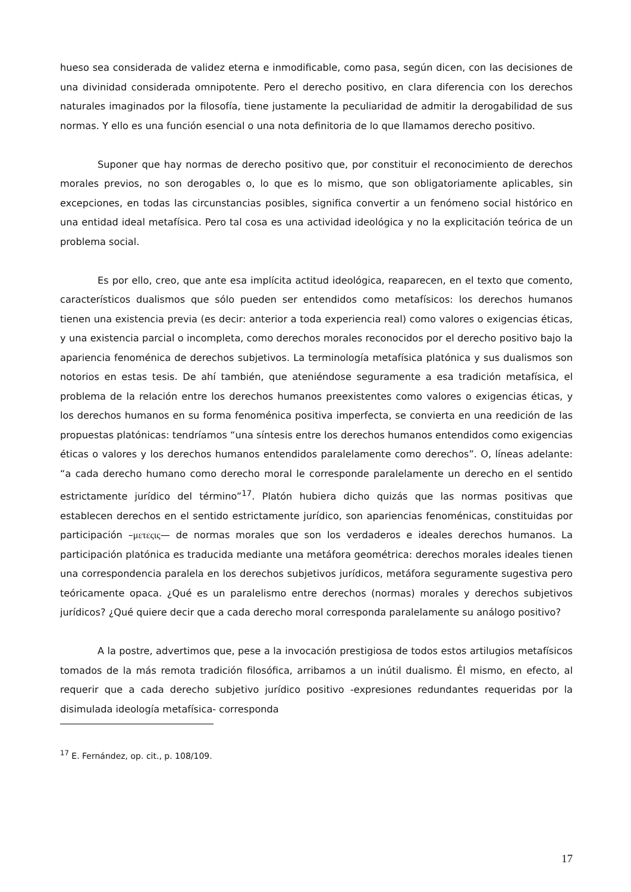hueso sea considerada de validez eterna e inmodificable, como pasa, según dicen, con las decisiones de una divinidad considerada omnipotente. Pero el derecho positivo, en clara diferencia con los derechos naturales imaginados por la filosofía, tiene justamente la peculiaridad de admitir la derogabilidad de sus normas. Y ello es una función esencial o una nota definitoria de lo que llamamos derecho positivo.
Suponer que hay normas de derecho positivo que, por constituir el reconocimiento de derechos morales previos, no son derogables o, lo que es lo mismo, que son obligatoriamente aplicables, sin excepciones, en todas las circunstancias posibles, significa convertir a un fenómeno social histórico en una entidad ideal metafísica. Pero tal cosa es una actividad ideológica y no la explicitación teórica de un problema social.
Es por ello, creo, que ante esa implícita actitud ideológica, reaparecen, en el texto que comento, característicos dualismos que sólo pueden ser entendidos como metafísicos: los derechos humanos tienen una existencia previa (es decir: anterior a toda experiencia real) como valores o exigencias éticas, y una existencia parcial o incompleta, como derechos morales reconocidos por el derecho positivo bajo la apariencia fenoménica de derechos subjetivos. La terminología metafísica platónica y sus dualismos son notorios en estas tesis. De ahí también, que ateniéndose seguramente a esa tradición metafísica, el problema de la relación entre los derechos humanos preexistentes como valores o exigencias éticas, y los derechos humanos en su forma fenoménica positiva imperfecta, se convierta en una reedición de las propuestas platónicas: tendríamos “una síntesis entre los derechos humanos entendidos como exigencias éticas o valores y los derechos humanos entendidos paralelamente como derechos”. O, líneas adelante: “a cada derecho humano como derecho moral le corresponde paralelamente un derecho en el sentido estrictamente jurídico del término”<sup>17</sup>. Platón hubiera dicho quizás que las normas positivas que establecen derechos en el sentido estrictamente jurídico, son apariencias fenoménicas, constituidas por participación –μετεςις— de normas morales que son los verdaderos e ideales derechos humanos. La participación platónica es traducida mediante una metáfora geométrica: derechos morales ideales tienen una correspondencia paralela en los derechos subjetivos jurídicos, metáfora seguramente sugestiva pero teóricamente opaca. ¿Qué es un paralelismo entre derechos (normas) morales y derechos subjetivos jurídicos? ¿Qué quiere decir que a cada derecho moral corresponda paralelamente su análogo positivo?
A la postre, advertimos que, pese a la invocación prestigiosa de todos estos artilugios metafísicos tomados de la más remota tradición filosófica, arribamos a un inútil dualismo. Él mismo, en efecto, al requerir que a cada derecho subjetivo jurídico positivo -expresiones redundantes requeridas por la disimulada ideología metafísica- corresponda
<sup>17</sup> E. Fernández, op. cit., p. 108/109.
17